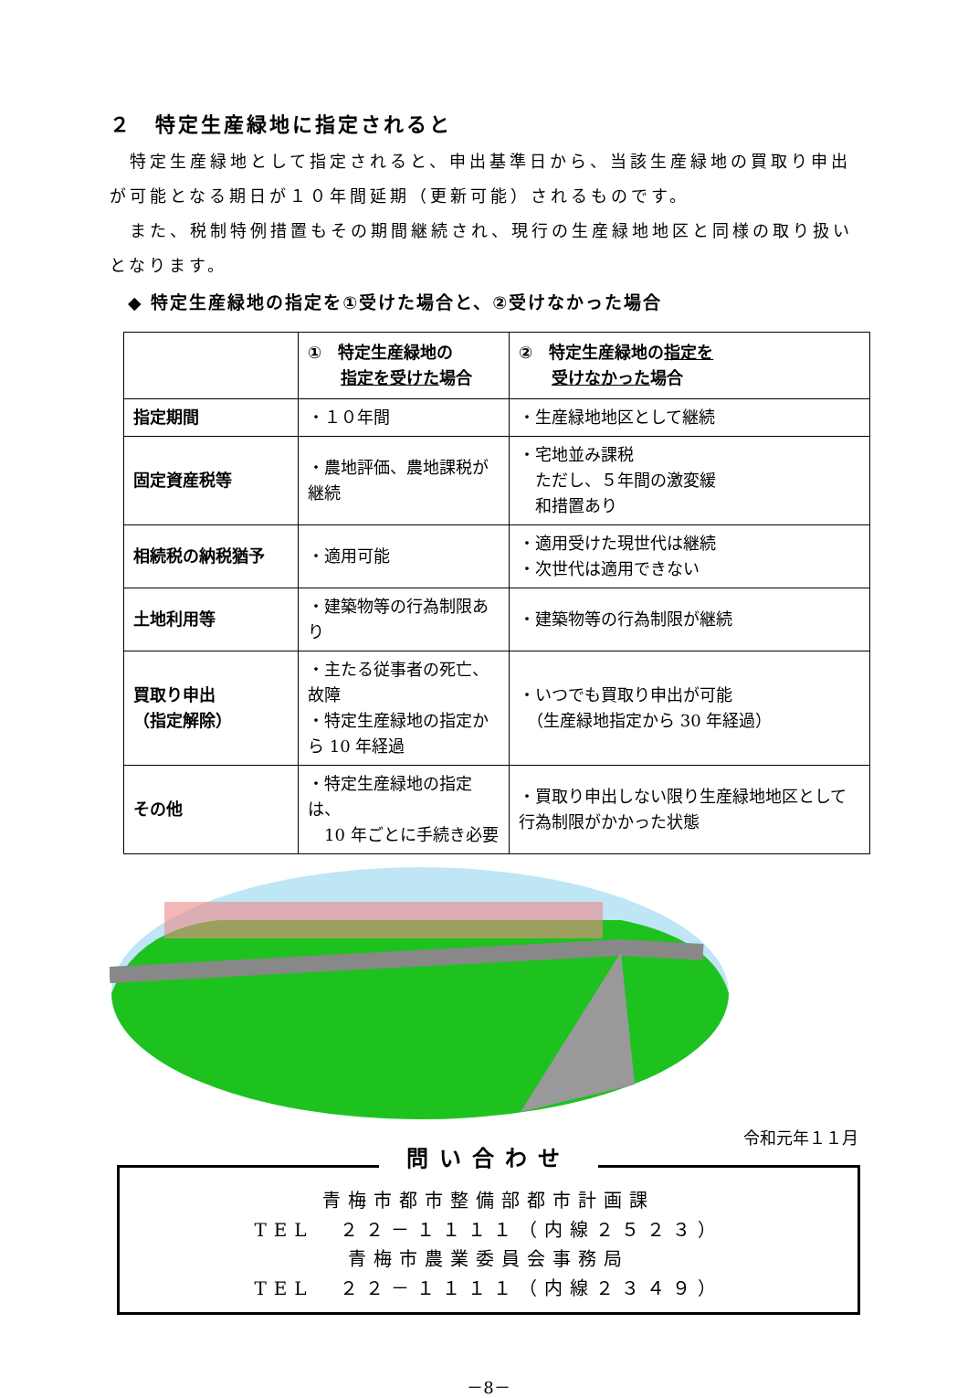２　特定生産緑地に指定されると
　特定生産緑地として指定されると、申出基準日から、当該生産緑地の買取り申出が可能となる期日が１０年間延期（更新可能）されるものです。
　また、税制特例措置もその期間継続され、現行の生産緑地地区と同様の取り扱いとなります。
◆ 特定生産緑地の指定を①受けた場合と、②受けなかった場合
| | ① 特定生産緑地の 指定を受けた 場合 | ② 特定生産緑地の 指定を 受けなかった 場合 |
| 指定期間 | ・１０年間 | ・生産緑地地区として継続 |
| 固定資産税等 | ・農地評価、農地課税が継続 | ・宅地並み課税 ただし、５年間の激変緩 和措置あり |
| 相続税の納税猶予 | ・適用可能 | ・適用受けた現世代は継続 ・次世代は適用できない |
| 土地利用等 | ・建築物等の行為制限あり | ・建築物等の行為制限が継続 |
| 買取り申出 （指定解除） | ・主たる従事者の死亡、故障 ・特定生産緑地の指定から 10 年経過 | ・いつでも買取り申出が可能 （生産緑地指定から 30 年経過） |
| その他 | ・特定生産緑地の指定は、 10 年ごとに手続き必要 | ・買取り申出しない限り生産緑地地区として行為制限がかかった状態 |
令和元年１１月
問い合わせ
青梅市都市整備部都市計画課
TEL　２２－１１１１（内線２５２３）
青梅市農業委員会事務局
TEL　２２－１１１１（内線２３４９）
－8－